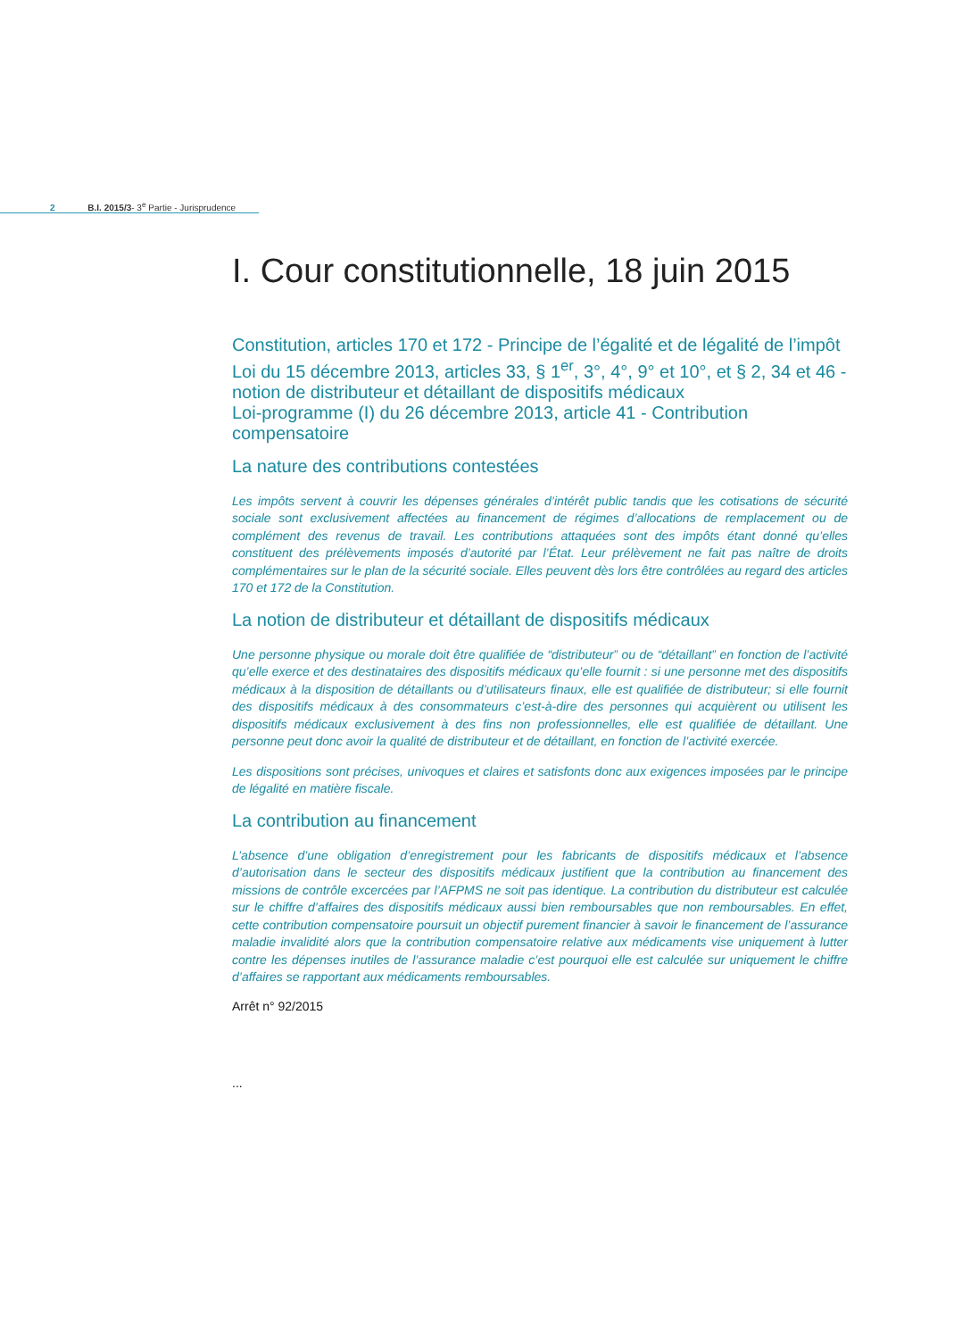2 B.I. 2015/3- 3<sup>e</sup> Partie - Jurisprudence
I. Cour constitutionnelle, 18 juin 2015
Constitution, articles 170 et 172 - Principe de l’égalité et de légalité de l’impôt
Loi du 15 décembre 2013, articles 33, § 1<sup>er</sup>, 3°, 4°, 9° et 10°, et § 2, 34 et 46 - notion de distributeur et détaillant de dispositifs médicaux
Loi-programme (I) du 26 décembre 2013, article 41 - Contribution compensatoire
La nature des contributions contestées
Les impôts servent à couvrir les dépenses générales d’intérêt public tandis que les cotisations de sécurité sociale sont exclusivement affectées au financement de régimes d’allocations de remplacement ou de complément des revenus de travail. Les contributions attaquées sont des impôts étant donné qu’elles constituent des prélèvements imposés d’autorité par l’État. Leur prélèvement ne fait pas naître de droits complémentaires sur le plan de la sécurité sociale. Elles peuvent dès lors être contrôlées au regard des articles 170 et 172 de la Constitution.
La notion de distributeur et détaillant de dispositifs médicaux
Une personne physique ou morale doit être qualifiée de “distributeur” ou de “détaillant” en fonction de l’activité qu’elle exerce et des destinataires des dispositifs médicaux qu’elle fournit : si une personne met des dispositifs médicaux à la disposition de détaillants ou d’utilisateurs finaux, elle est qualifiée de distributeur; si elle fournit des dispositifs médicaux à des consommateurs c’est-à-dire des personnes qui acquièrent ou utilisent les dispositifs médicaux exclusivement à des fins non professionnelles, elle est qualifiée de détaillant. Une personne peut donc avoir la qualité de distributeur et de détaillant, en fonction de l’activité exercée.
Les dispositions sont précises, univoques et claires et satisfonts donc aux exigences imposées par le principe de légalité en matière fiscale.
La contribution au financement
L’absence d’une obligation d’enregistrement pour les fabricants de dispositifs médicaux et l’absence d’autorisation dans le secteur des dispositifs médicaux justifient que la contribution au financement des missions de contrôle excercées par l’AFPMS ne soit pas identique. La contribution du distributeur est calculée sur le chiffre d’affaires des dispositifs médicaux aussi bien remboursables que non remboursables. En effet, cette contribution compensatoire poursuit un objectif purement financier à savoir le financement de l’assurance maladie invalidité alors que la contribution compensatoire relative aux médicaments vise uniquement à lutter contre les dépenses inutiles de l’assurance maladie c’est pourquoi elle est calculée sur uniquement le chiffre d’affaires se rapportant aux médicaments remboursables.
Arrêt n° 92/2015
...